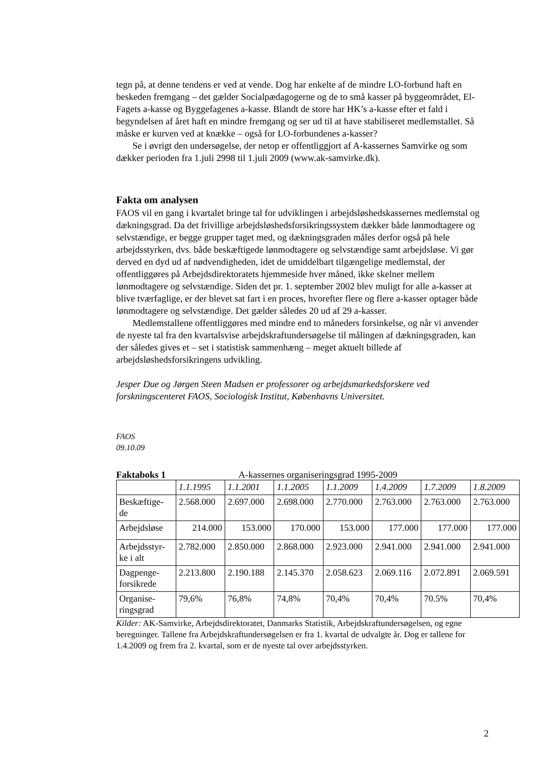tegn på, at denne tendens er ved at vende. Dog har enkelte af de mindre LO-forbund haft en beskeden fremgang – det gælder Socialpædagogerne og de to små kasser på byggeområdet, El-Fagets a-kasse og Byggefagenes a-kasse. Blandt de store har HK’s a-kasse efter et fald i begyndelsen af året haft en mindre fremgang og ser ud til at have stabiliseret medlemstallet. Så måske er kurven ved at knække – også for LO-forbundenes a-kasser?
Se i øvrigt den undersøgelse, der netop er offentliggjort af A-kassernes Samvirke og som dækker perioden fra 1.juli 2998 til 1.juli 2009 (www.ak-samvirke.dk).
Fakta om analysen
FAOS vil en gang i kvartalet bringe tal for udviklingen i arbejdsløshedskassernes medlemstal og dækningsgrad. Da det frivillige arbejdsløshedsforsikringssystem dækker både lønmodtagere og selvstændige, er begge grupper taget med, og dækningsgraden måles derfor også på hele arbejdsstyrken, dvs. både beskæftigede lønmodtagere og selvstændige samt arbejdsløse. Vi gør derved en dyd ud af nødvendigheden, idet de umiddelbart tilgængelige medlemstal, der offentliggøres på Arbejdsdirektoratets hjemmeside hver måned, ikke skelner mellem lønmodtagere og selvstændige. Siden det pr. 1. september 2002 blev muligt for alle a-kasser at blive tværfaglige, er der blevet sat fart i en proces, hvorefter flere og flere a-kasser optager både lønmodtagere og selvstændige. Det gælder således 20 ud af 29 a-kasser.
Medlemstallene offentliggøres med mindre end to måneders forsinkelse, og når vi anvender de nyeste tal fra den kvartalsvise arbejdskraftundersøgelse til målingen af dækningsgraden, kan der således gives et – set i statistisk sammenhæng – meget aktuelt billede af arbejdsløshedsforsikringens udvikling.
Jesper Due og Jørgen Steen Madsen er professorer og arbejdsmarkedsforskere ved forskningscenteret FAOS, Sociologisk Institut, Københavns Universitet.
FAOS
09.10.09
Faktaboks 1 A-kassernes organiseringsgrad 1995-2009
| | 1.1.1995 | 1.1.2001 | 1.1.2005 | 1.1.2009 | 1.4.2009 | 1.7.2009 | 1.8.2009 |
| Beskæftige- de | 2.568.000 | 2.697.000 | 2.698.000 | 2.770.000 | 2.763.000 | 2.763.000 | 2.763.000 |
| Arbejdsløse | 214.000 | 153.000 | 170.000 | 153.000 | 177.000 | 177.000 | 177.000 |
| Arbejdsstyr- ke i alt | 2.782.000 | 2.850.000 | 2.868.000 | 2.923.000 | 2.941.000 | 2.941.000 | 2.941.000 |
| Dagpenge- forsikrede | 2.213.800 | 2.190.188 | 2.145.370 | 2.058.623 | 2.069.116 | 2.072.891 | 2.069.591 |
| Organise- ringsgrad | 79,6% | 76,8% | 74,8% | 70,4% | 70,4% | 70.5% | 70,4% |
Kilder: AK-Samvirke, Arbejdsdirektoratet, Danmarks Statistik, Arbejdskraftundersøgelsen, og egne beregninger. Tallene fra Arbejdskraftundersøgelsen er fra 1. kvartal de udvalgte år. Dog er tallene for 1.4.2009 og frem fra 2. kvartal, som er de nyeste tal over arbejdsstyrken.
2